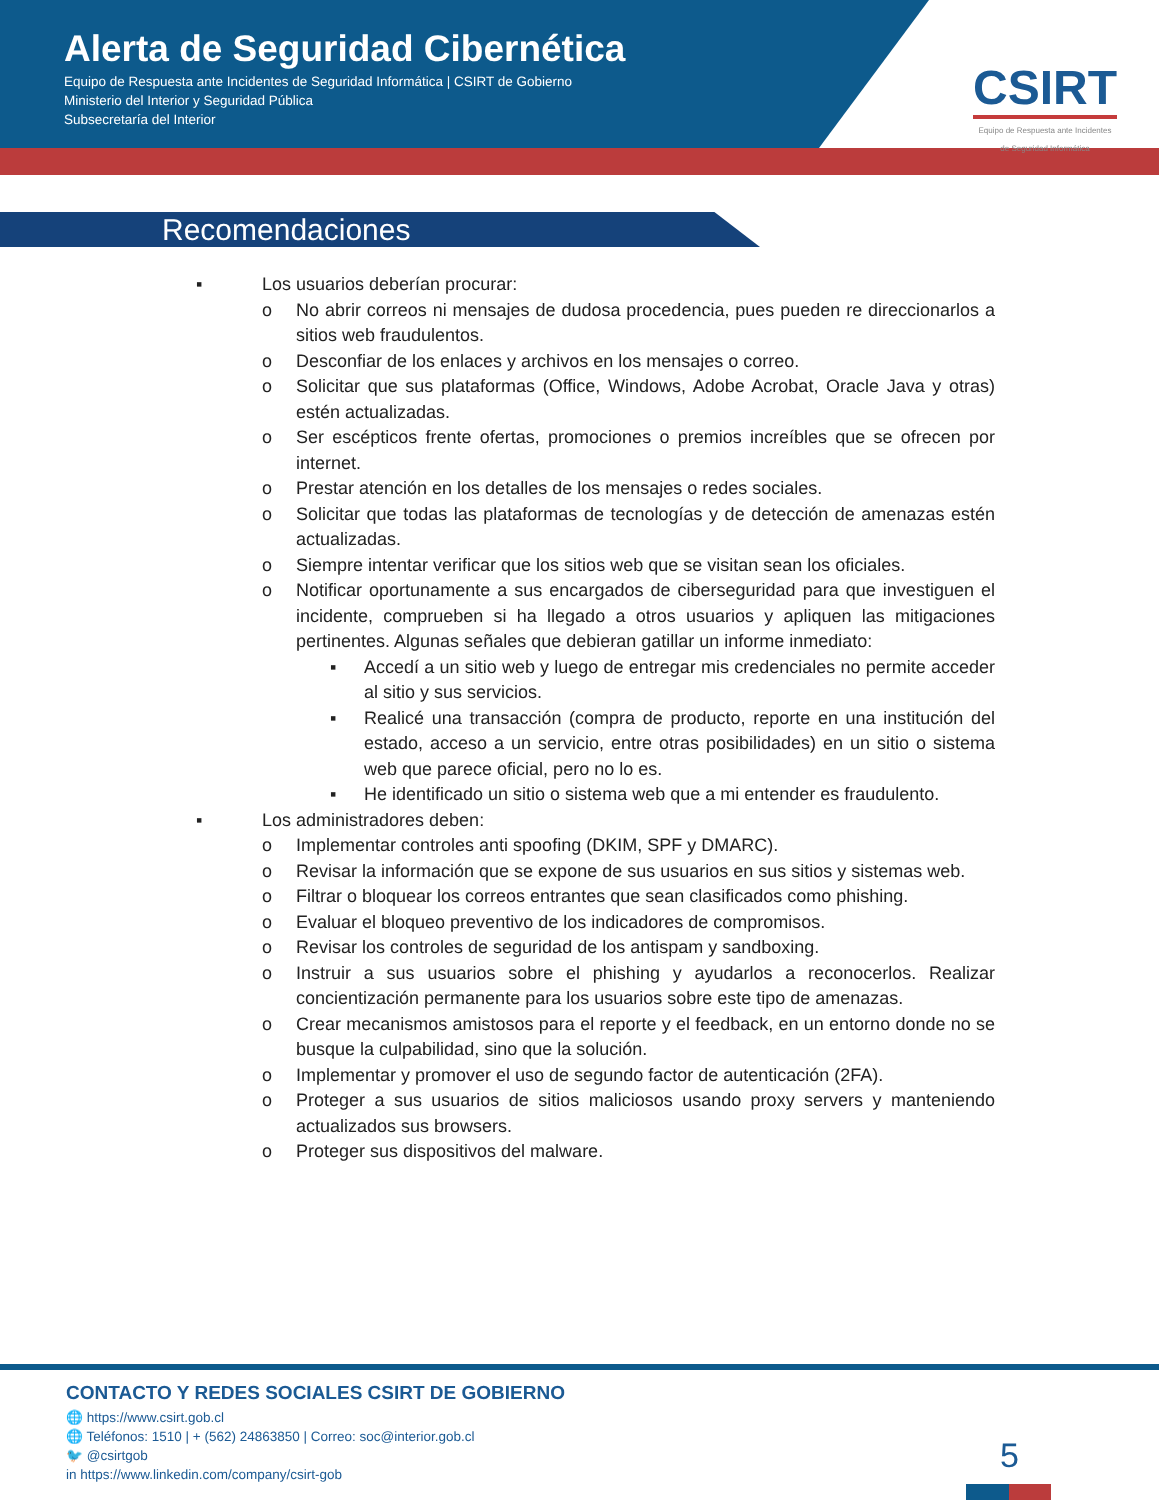Alerta de Seguridad Cibernética
Equipo de Respuesta ante Incidentes de Seguridad Informática | CSIRT de Gobierno
Ministerio del Interior y Seguridad Pública
Subsecretaría del Interior
CSIRT
Equipo de Respuesta ante Incidentes
de Seguridad Informática
Recomendaciones
▪ Los usuarios deberían procurar:
o No abrir correos ni mensajes de dudosa procedencia, pues pueden re direccionarlos a sitios web fraudulentos.
o Desconfiar de los enlaces y archivos en los mensajes o correo.
o Solicitar que sus plataformas (Office, Windows, Adobe Acrobat, Oracle Java y otras) estén actualizadas.
o Ser escépticos frente ofertas, promociones o premios increíbles que se ofrecen por internet.
o Prestar atención en los detalles de los mensajes o redes sociales.
o Solicitar que todas las plataformas de tecnologías y de detección de amenazas estén actualizadas.
o Siempre intentar verificar que los sitios web que se visitan sean los oficiales.
o Notificar oportunamente a sus encargados de ciberseguridad para que investiguen el incidente, comprueben si ha llegado a otros usuarios y apliquen las mitigaciones pertinentes. Algunas señales que debieran gatillar un informe inmediato:
▪ Accedí a un sitio web y luego de entregar mis credenciales no permite acceder al sitio y sus servicios.
▪ Realicé una transacción (compra de producto, reporte en una institución del estado, acceso a un servicio, entre otras posibilidades) en un sitio o sistema web que parece oficial, pero no lo es.
▪ He identificado un sitio o sistema web que a mi entender es fraudulento.
▪ Los administradores deben:
o Implementar controles anti spoofing (DKIM, SPF y DMARC).
o Revisar la información que se expone de sus usuarios en sus sitios y sistemas web.
o Filtrar o bloquear los correos entrantes que sean clasificados como phishing.
o Evaluar el bloqueo preventivo de los indicadores de compromisos.
o Revisar los controles de seguridad de los antispam y sandboxing.
o Instruir a sus usuarios sobre el phishing y ayudarlos a reconocerlos. Realizar concientización permanente para los usuarios sobre este tipo de amenazas.
o Crear mecanismos amistosos para el reporte y el feedback, en un entorno donde no se busque la culpabilidad, sino que la solución.
o Implementar y promover el uso de segundo factor de autenticación (2FA).
o Proteger a sus usuarios de sitios maliciosos usando proxy servers y manteniendo actualizados sus browsers.
o Proteger sus dispositivos del malware.
CONTACTO Y REDES SOCIALES CSIRT DE GOBIERNO
🌐 https://www.csirt.gob.cl
🌐 Teléfonos: 1510 | + (562) 24863850 | Correo: soc@interior.gob.cl
🐦 @csirtgob
in https://www.linkedin.com/company/csirt-gob
5